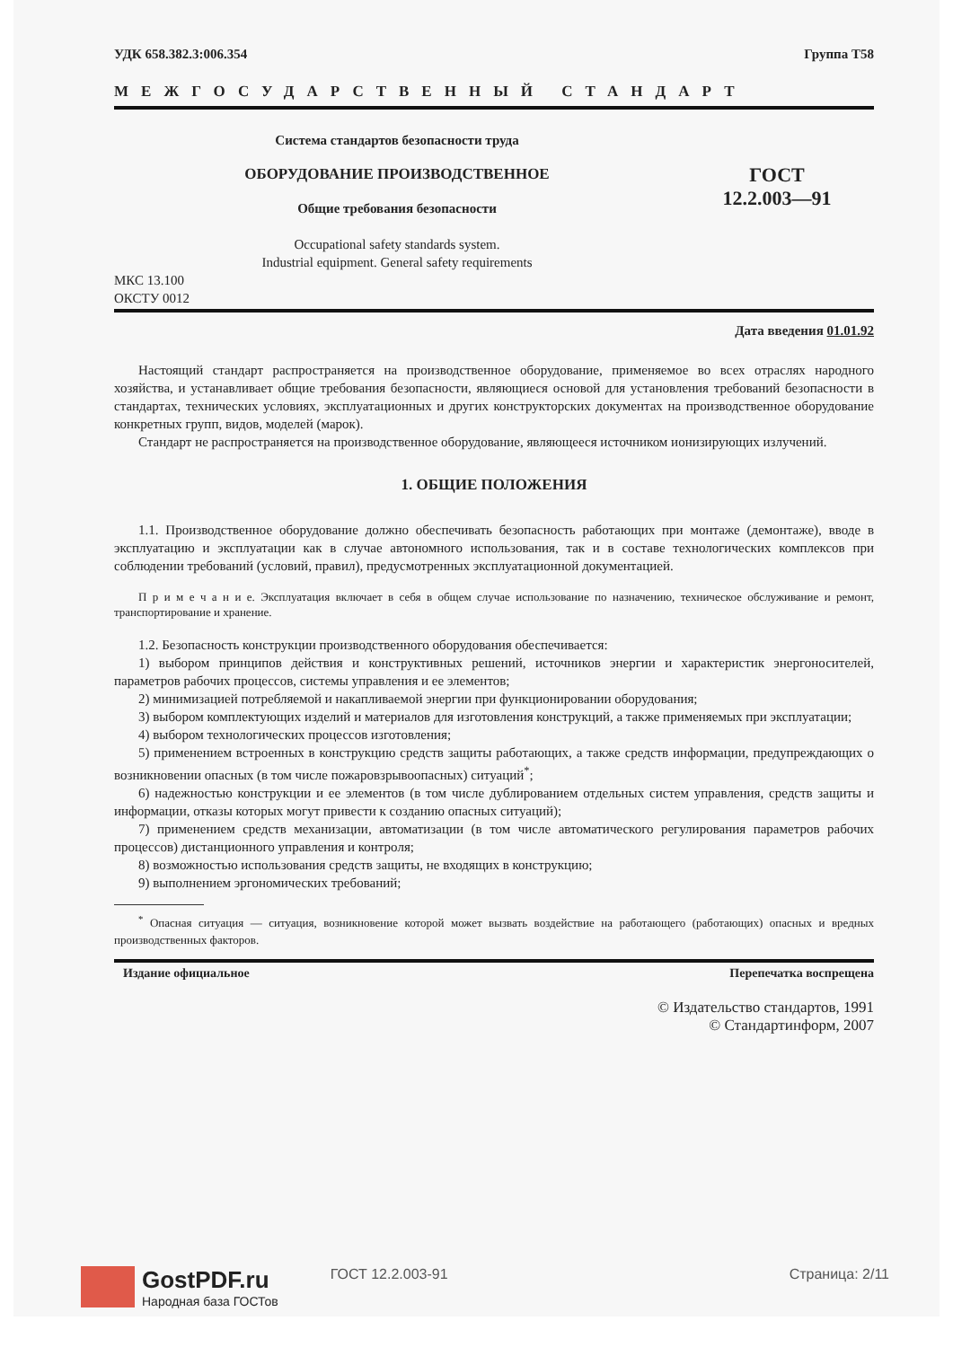УДК 658.382.3:006.354 Группа Т58
МЕЖГОСУДАРСТВЕННЫЙ СТАНДАРТ
Система стандартов безопасности труда
ОБОРУДОВАНИЕ ПРОИЗВОДСТВЕННОЕ
Общие требования безопасности
Occupational safety standards system.
Industrial equipment. General safety requirements
ГОСТ
12.2.003—91
МКС 13.100
ОКСТУ 0012
Дата введения 01.01.92
Настоящий стандарт распространяется на производственное оборудование, применяемое во всех отраслях народного хозяйства, и устанавливает общие требования безопасности, являющиеся основой для установления требований безопасности в стандартах, технических условиях, эксплуатационных и других конструкторских документах на производственное оборудование конкретных групп, видов, моделей (марок).
Стандарт не распространяется на производственное оборудование, являющееся источником ионизирующих излучений.
1. ОБЩИЕ ПОЛОЖЕНИЯ
1.1. Производственное оборудование должно обеспечивать безопасность работающих при монтаже (демонтаже), вводе в эксплуатацию и эксплуатации как в случае автономного использования, так и в составе технологических комплексов при соблюдении требований (условий, правил), предусмотренных эксплуатационной документацией.
П р и м е ч а н и е. Эксплуатация включает в себя в общем случае использование по назначению, техническое обслуживание и ремонт, транспортирование и хранение.
1.2. Безопасность конструкции производственного оборудования обеспечивается:
1) выбором принципов действия и конструктивных решений, источников энергии и характеристик энергоносителей, параметров рабочих процессов, системы управления и ее элементов;
2) минимизацией потребляемой и накапливаемой энергии при функционировании оборудования;
3) выбором комплектующих изделий и материалов для изготовления конструкций, а также применяемых при эксплуатации;
4) выбором технологических процессов изготовления;
5) применением встроенных в конструкцию средств защиты работающих, а также средств информации, предупреждающих о возникновении опасных (в том числе пожаровзрывоопасных) ситуаций<sup>*</sup>;
6) надежностью конструкции и ее элементов (в том числе дублированием отдельных систем управления, средств защиты и информации, отказы которых могут привести к созданию опасных ситуаций);
7) применением средств механизации, автоматизации (в том числе автоматического регулирования параметров рабочих процессов) дистанционного управления и контроля;
8) возможностью использования средств защиты, не входящих в конструкцию;
9) выполнением эргономических требований;
<sup>*</sup> Опасная ситуация — ситуация, возникновение которой может вызвать воздействие на работающего (работающих) опасных и вредных производственных факторов.
Издание официальное Перепечатка воспрещена
© Издательство стандартов, 1991
© Стандартинформ, 2007
GostPDF.ru
Народная база ГОСТов
ГОСТ 12.2.003-91
Страница: 2/11